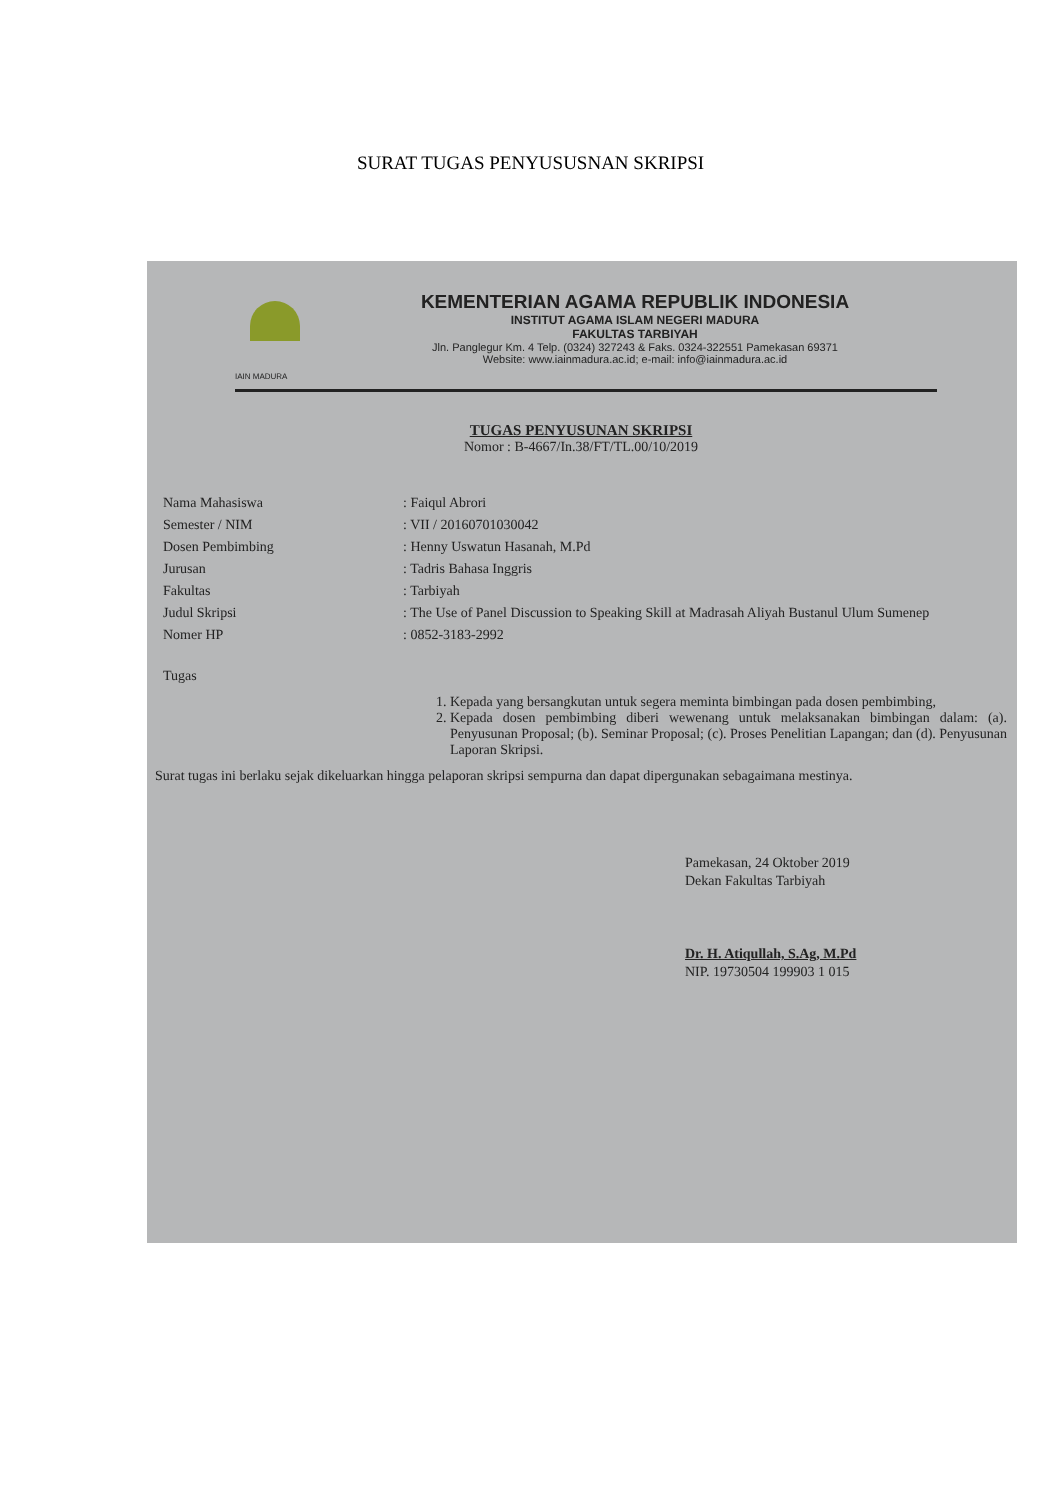SURAT TUGAS PENYUSUSNAN SKRIPSI
IAIN MADURA
KEMENTERIAN AGAMA REPUBLIK INDONESIA
INSTITUT AGAMA ISLAM NEGERI MADURA
FAKULTAS TARBIYAH
Jln. Panglegur Km. 4 Telp. (0324) 327243 & Faks. 0324-322551 Pamekasan 69371
Website: www.iainmadura.ac.id; e-mail: info@iainmadura.ac.id
TUGAS PENYUSUNAN SKRIPSI
Nomor : B-4667/In.38/FT/TL.00/10/2019
Nama Mahasiswa: Faiqul Abrori
Semester / NIM: VII / 20160701030042
Dosen Pembimbing: Henny Uswatun Hasanah, M.Pd
Jurusan: Tadris Bahasa Inggris
Fakultas: Tarbiyah
Judul Skripsi: The Use of Panel Discussion to Speaking Skill at Madrasah Aliyah Bustanul Ulum Sumenep
Nomer HP: 0852-3183-2992
Tugas
1. Kepada yang bersangkutan untuk segera meminta bimbingan pada dosen pembimbing,
2. Kepada dosen pembimbing diberi wewenang untuk melaksanakan bimbingan dalam: (a). Penyusunan Proposal; (b). Seminar Proposal; (c). Proses Penelitian Lapangan; dan (d). Penyusunan Laporan Skripsi.
Surat tugas ini berlaku sejak dikeluarkan hingga pelaporan skripsi sempurna dan dapat dipergunakan sebagaimana mestinya.
Pamekasan, 24 Oktober 2019
Dekan Fakultas Tarbiyah
Dr. H. Atiqullah, S.Ag, M.Pd
NIP. 19730504 199903 1 015